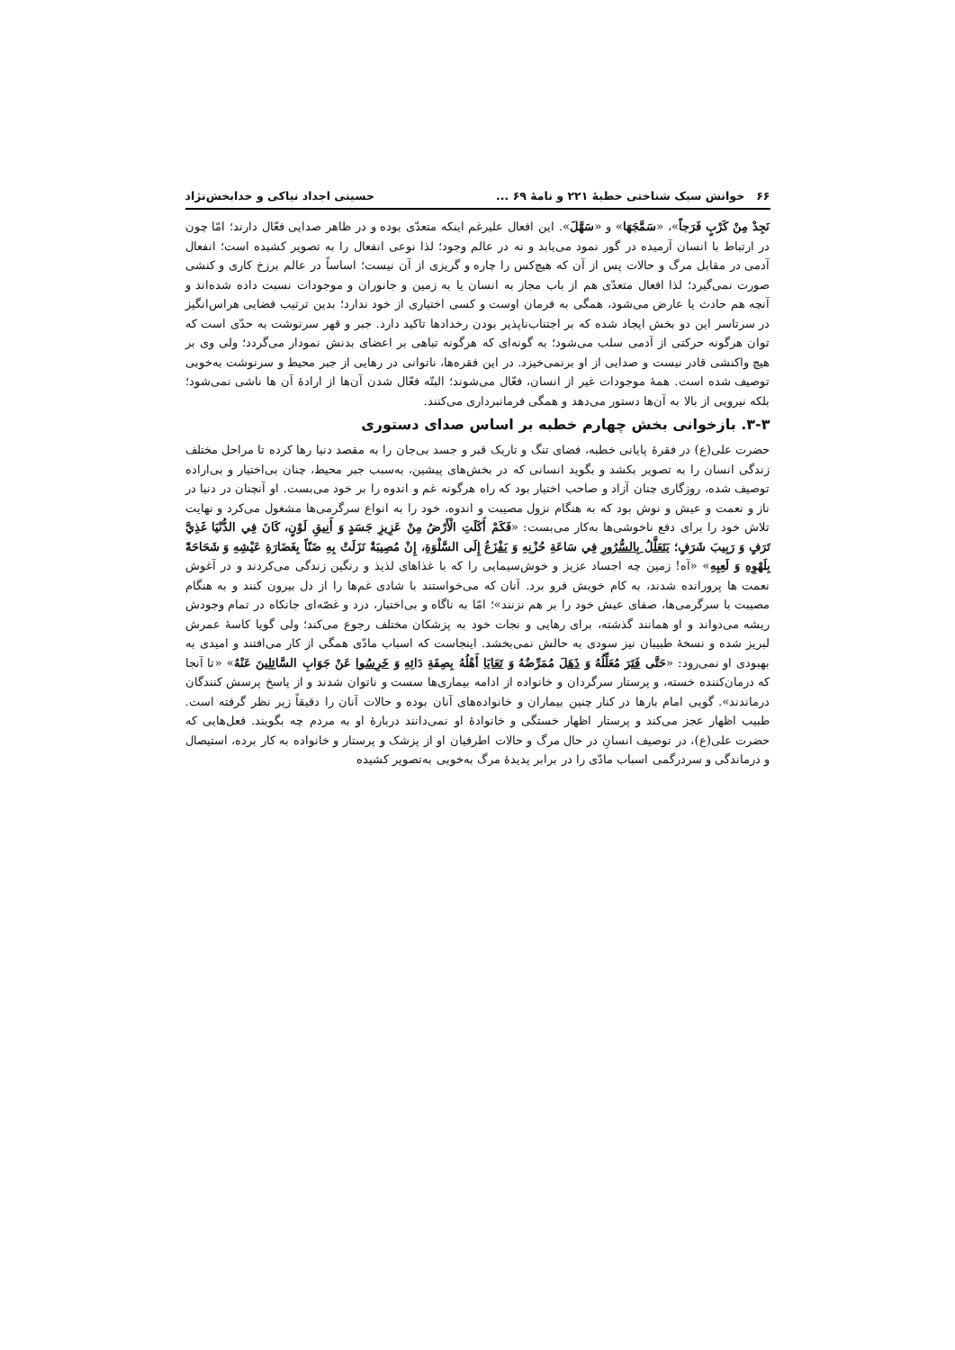۶۶ خوانش سبک شناختی خطبۀ ۲۲۱ و نامۀ ۶۹ ... حسینی اجداد نیاکی و خدابخش‌نژاد
نَجِدْ مِنْ كَرْبٍ فَرَجاً»، «سَمَّجَهَا» و «سَهَّلَ». این افعال علیرغم اینکه متعدّی بوده و در ظاهر صدایی فعّال دارند؛ امّا چون در ارتباط با انسان آرمیده در گور نمود می‌یابد و نه در عالم وجود؛ لذا نوعی انفعال را به تصویر کشیده است؛ انفعال آدمی در مقابل مرگ و حالات پس از آن که هیچ‌کس را چاره و گریزی از آن نیست؛ اساساً در عالم برزخ کاری و کنشی صورت نمی‌گیرد؛ لذا افعال متعدّی هم از باب مجاز به انسان یا به زمین و جانوران و موجودات نسبت داده شده‌اند و آنچه هم حادث یا عارض می‌شود، همگی به فرمان اوست و کسی اختیاری از خود ندارد؛ بدین ترتیب فضایی هراس‌انگیز در سرتاسر این دو بخش ایجاد شده که بر اجتناب‌ناپذیر بودن رخدادها تاکید دارد. جبر و قهر سرنوشت به حدّی است که توان هرگونه حرکتی از آدمی سلب می‌شود؛ به گونه‌ای که هرگونه تباهی بر اعضای بدنش نمودار می‌گردد؛ ولی وی بر هیچ واکنشی قادر نیست و صدایی از او برنمی‌خیزد. در این فقره‌ها، ناتوانی در رهایی از جبر محیط و سرنوشت به‌خوبی توصیف شده است. همۀ موجودات غیر از انسان، فعّال می‌شوند؛ البتّه فعّال شدن آن‌ها از ارادۀ آن ها ناشی نمی‌شود؛ بلکه نیرویی از بالا به آن‌ها دستور می‌دهد و همگی فرمانبرداری می‌کنند.
۳-۳. بازخوانی بخش چهارم خطبه بر اساس صدای دستوری
حضرت علی(ع) در فقرۀ پایانی خطبه، فضای تنگ و تاریک قبر و جسد بی‌جان را به مقصد دنیا رها کرده تا مراحل مختلف زندگی انسان را به تصویر بکشد و بگوید انسانی که در بخش‌های پیشین، به‌سبب جبر محیط، چنان بی‌اختیار و بی‌اراده توصیف شده، روزگاری چنان آزاد و صاحب اختیار بود که راه هرگونه غم و اندوه را بر خود می‌بست. او آنچنان در دنیا در ناز و نعمت و عیش و نوش بود که به هنگام نزول مصیبت و اندوه، خود را به انواع سرگرمی‌ها مشغول می‌کرد و نهایت تلاش خود را برای دفع ناخوشی‌ها به‌کار می‌بست: «فَكَمْ أَكَلَتِ الْأَرْضُ مِنْ عَزِيزِ جَسَدٍ وَ أَنِيقِ لَوْنٍ، كَانَ فِي الدُّنْيَا غَذِيَّ تَرَفٍ وَ رَبِيبَ شَرَفٍ؛ يَتَعَلَّلُ بِالسُّرُورِ فِي سَاعَةِ حُزْنِهِ وَ يَفْزَعُ إِلَى السَّلْوَةِ، إِنْ مُصِيبَةٌ نَزَلَتْ بِهِ ضَنّاً بِغَضَارَةِ عَيْشِهِ وَ شَحَاحَةً بِلَهْوِهِ وَ لَعِبِهِ» «آه! زمین چه اجساد عزیز و خوش‌سیمایی را که با غذاهای لذیذ و رنگین زندگی می‌کردند و در آغوش نعمت ها پرورانده شدند، به کام خویش فرو برد. آنان که می‌خواستند با شادی غم‌ها را از دل بیرون کنند و به هنگام مصیبت با سرگرمی‌ها، صفای عیش خود را بر هم نزنند»؛ امّا به ناگاه و بی‌اختیار، درد و غصّه‌ای جانکاه در تمام وجودش ریشه می‌دواند و او همانند گذشته، برای رهایی و نجات خود به پزشکان مختلف رجوع می‌کند؛ ولی گویا کاسۀ عمرش لبریز شده و نسخۀ طبیبان نیز سودی به حالش نمی‌بخشد. اینجاست که اسباب مادّی همگی از کار می‌افتند و امیدی به بهبودی او نمی‌رود: «حَتَّى فَتَرَ مُعَلِّلُهُ وَ ذَهَلَ مُمَرِّضُهُ وَ تَعَايَا أَهْلُهُ بِصِفَةِ دَائِهِ وَ خَرِسُوا عَنْ جَوَابِ السَّائِلِينَ عَنْهُ» «تا آنجا که درمان‌کننده خسته، و پرستار سرگردان و خانواده از ادامه بیماری‌ها سست و ناتوان شدند و از پاسخ پرسش کنندگان درماندند». گویی امام بارها در کنار چنین بیماران و خانواده‌های آنان بوده و حالات آنان را دقیقاً زیر نظر گرفته است. طبیب اظهار عجز می‌کند و پرستار اظهار خستگی و خانوادۀ او نمی‌دانند دربارۀ او به مردم چه بگویند. فعل‌هایی که حضرت علی(ع)، در توصیف انسانِ در حال مرگ و حالات اطرفیان او از پزشک و پرستار و خانواده به کار برده، استیصال و درماندگی و سردرگمی اسباب مادّی را در برابر پدیدۀ مرگ به‌خوبی به‌تصویر کشیده